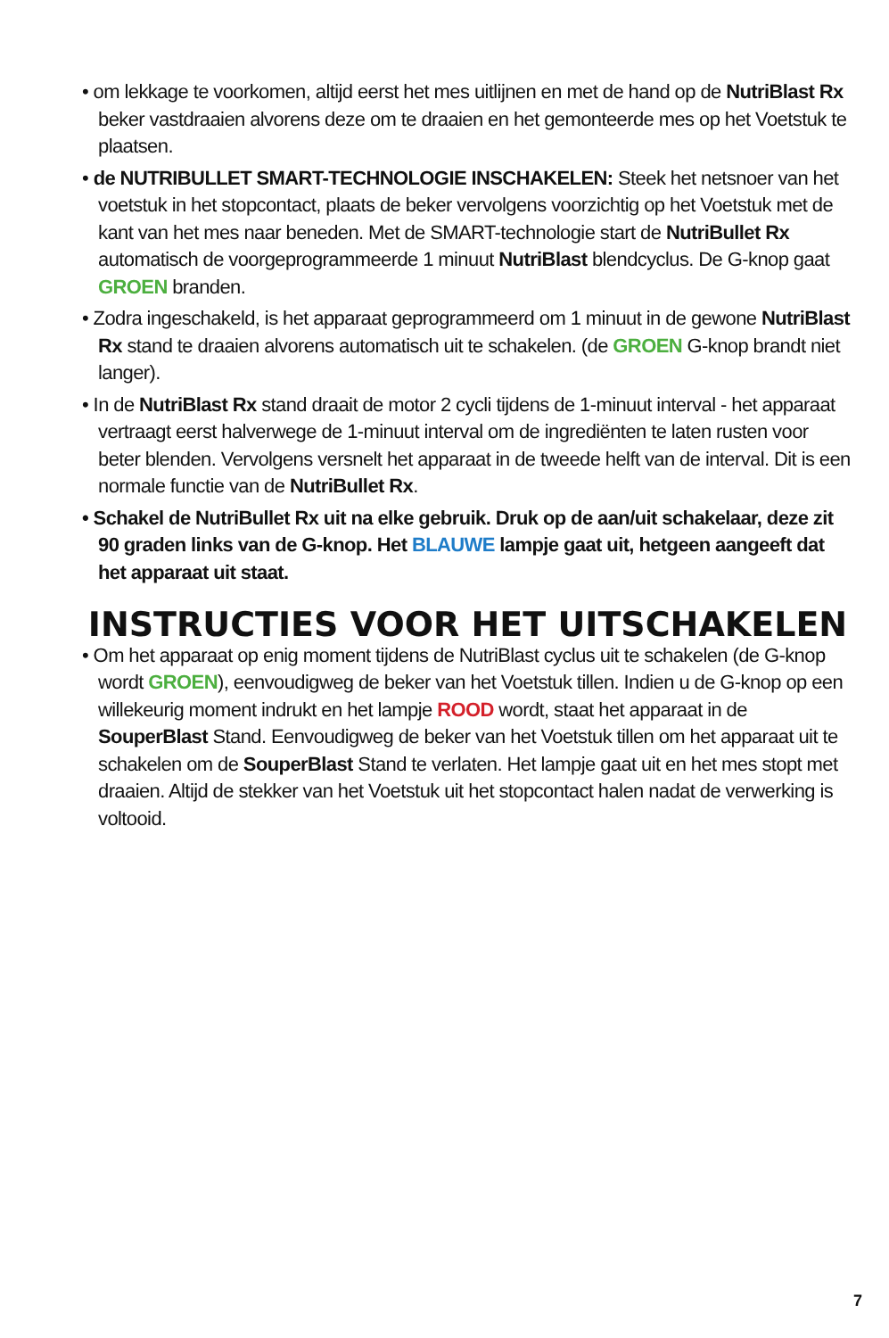• om lekkage te voorkomen, altijd eerst het mes uitlijnen en met de hand op de NutriBlast Rx beker vastdraaien alvorens deze om te draaien en het gemonteerde mes op het Voetstuk te plaatsen.
• de NUTRIBULLET SMART-TECHNOLOGIE INSCHAKELEN: Steek het netsnoer van het voetstuk in het stopcontact, plaats de beker vervolgens voorzichtig op het Voetstuk met de kant van het mes naar beneden. Met de SMART-technologie start de NutriBullet Rx automatisch de voorgeprogrammeerde 1 minuut NutriBlast blendcyclus. De G-knop gaat GROEN branden.
• Zodra ingeschakeld, is het apparaat geprogrammeerd om 1 minuut in de gewone NutriBlast Rx stand te draaien alvorens automatisch uit te schakelen. (de GROEN G-knop brandt niet langer).
• In de NutriBlast Rx stand draait de motor 2 cycli tijdens de 1-minuut interval - het apparaat vertraagt eerst halverwege de 1-minuut interval om de ingrediënten te laten rusten voor beter blenden. Vervolgens versnelt het apparaat in de tweede helft van de interval. Dit is een normale functie van de NutriBullet Rx.
• Schakel de NutriBullet Rx uit na elke gebruik. Druk op de aan/uit schakelaar, deze zit 90 graden links van de G-knop. Het BLAUWE lampje gaat uit, hetgeen aangeeft dat het apparaat uit staat.
INSTRUCTIES VOOR HET UITSCHAKELEN
• Om het apparaat op enig moment tijdens de NutriBlast cyclus uit te schakelen (de G-knop wordt GROEN), eenvoudigweg de beker van het Voetstuk tillen. Indien u de G-knop op een willekeurig moment indrukt en het lampje ROOD wordt, staat het apparaat in de SouperBlast Stand. Eenvoudigweg de beker van het Voetstuk tillen om het apparaat uit te schakelen om de SouperBlast Stand te verlaten. Het lampje gaat uit en het mes stopt met draaien. Altijd de stekker van het Voetstuk uit het stopcontact halen nadat de verwerking is voltooid.
7